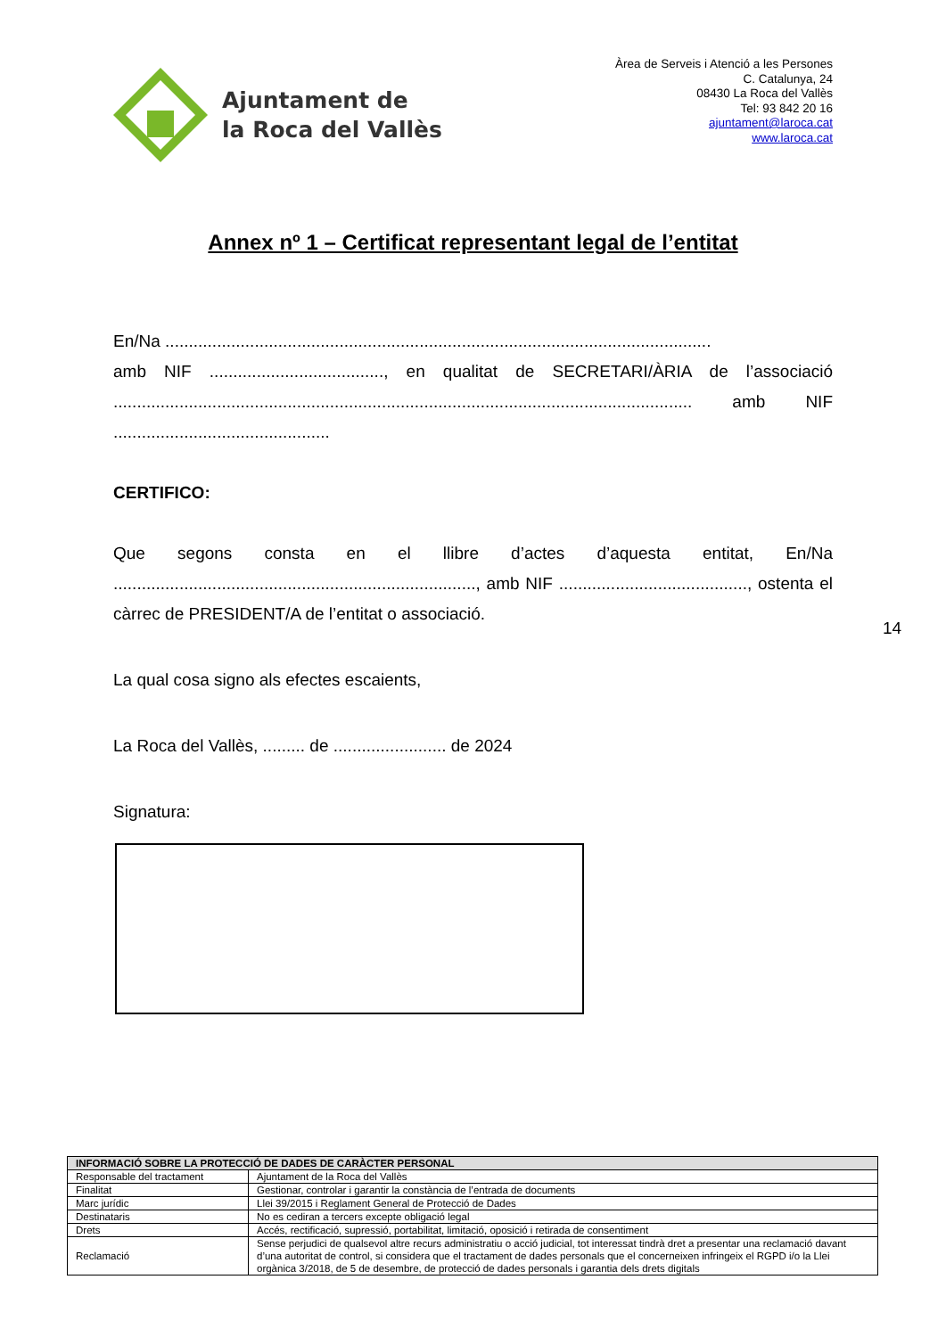Ajuntament de
la Roca del Vallès
Àrea de Serveis i Atenció a les Persones
C. Catalunya, 24
08430 La Roca del Vallès
Tel: 93 842 20 16
ajuntament@laroca.cat
www.laroca.cat
Annex nº 1 – Certificat representant legal de l’entitat
En/Na ....................................................................................................................
amb NIF ....................................., en qualitat de SECRETARI/ÀRIA de l’associació ........................................................................................................................... amb NIF ..............................................
CERTIFICO:
Que segons consta en el llibre d’actes d’aquesta entitat, En/Na ............................................................................., amb NIF ........................................, ostenta el càrrec de PRESIDENT/A de l’entitat o associació.
La qual cosa signo als efectes escaients,
La Roca del Vallès, ......... de ........................ de 2024
Signatura:
14
| INFORMACIÓ SOBRE LA PROTECCIÓ DE DADES DE CARÀCTER PERSONAL | |
| --- | --- |
| Responsable del tractament | Ajuntament de la Roca del Vallès |
| Finalitat | Gestionar, controlar i garantir la constància de l’entrada de documents |
| Marc jurídic | Llei 39/2015 i Reglament General de Protecció de Dades |
| Destinataris | No es cediran a tercers excepte obligació legal |
| Drets | Accés, rectificació, supressió, portabilitat, limitació, oposició i retirada de consentiment |
| Reclamació | Sense perjudici de qualsevol altre recurs administratiu o acció judicial, tot interessat tindrà dret a presentar una reclamació davant d’una autoritat de control, si considera que el tractament de dades personals que el concerneixen infringeix el RGPD i/o la Llei orgànica 3/2018, de 5 de desembre, de protecció de dades personals i garantia dels drets digitals |